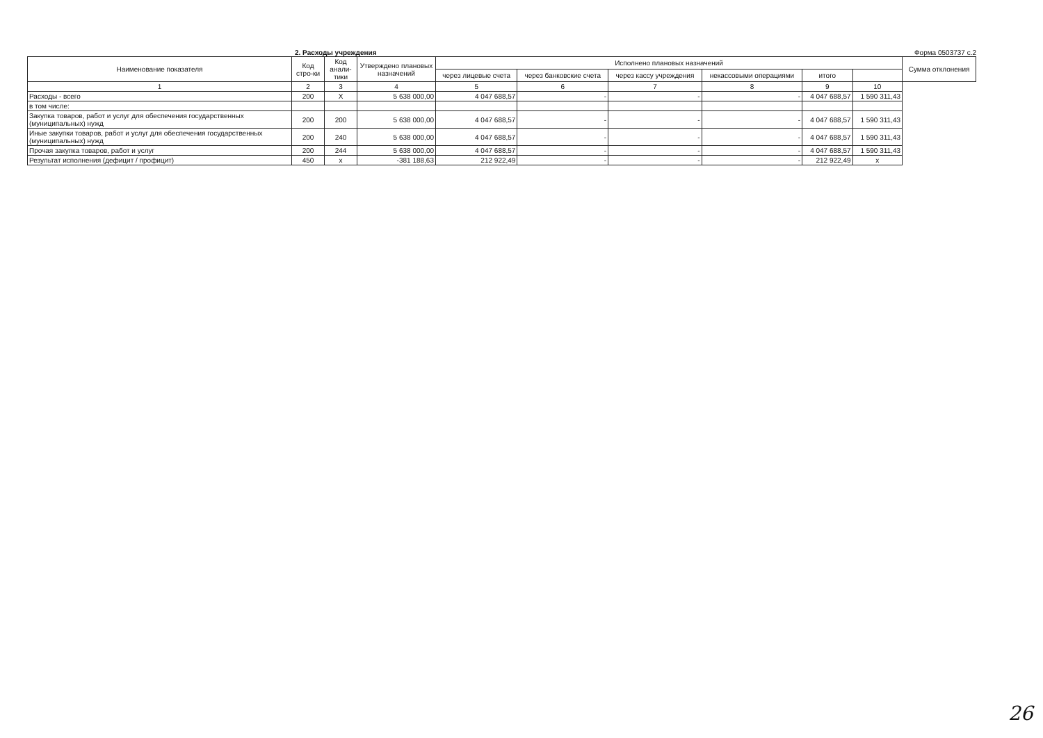2. Расходы учреждения Форма 0503737 с.2
| Наименование показателя | Код стро-ки | Код анали-тики | Утверждено плановых назначений | Исполнено плановых назначений | | | | | | Сумма отклонения |
| --- | --- | --- | --- | --- | --- | --- | --- | --- | --- | --- |
| | | | | через лицевые счета | через банковские счета | через кассу учреждения | некассовыми операциями | итого | | |
| 1 | 2 | 3 | 4 | 5 | 6 | 7 | 8 | 9 | 10 | |
| Расходы - всего | 200 | Х | 5 638 000,00 | 4 047 688,57 | - | - | - | 4 047 688,57 | 1 590 311,43 | |
| в том числе: | | | | | | | | | | |
| Закупка товаров, работ и услуг для обеспечения государственных (муниципальных) нужд | 200 | 200 | 5 638 000,00 | 4 047 688,57 | - | - | - | 4 047 688,57 | 1 590 311,43 | |
| Иные закупки товаров, работ и услуг для обеспечения государственных (муниципальных) нужд | 200 | 240 | 5 638 000,00 | 4 047 688,57 | - | - | - | 4 047 688,57 | 1 590 311,43 | |
| Прочая закупка товаров, работ и услуг | 200 | 244 | 5 638 000,00 | 4 047 688,57 | - | - | - | 4 047 688,57 | 1 590 311,43 | |
| Результат исполнения (дефицит / профицит) | 450 | х | -381 188,63 | 212 922,49 | - | - | - | 212 922,49 | х | |
26